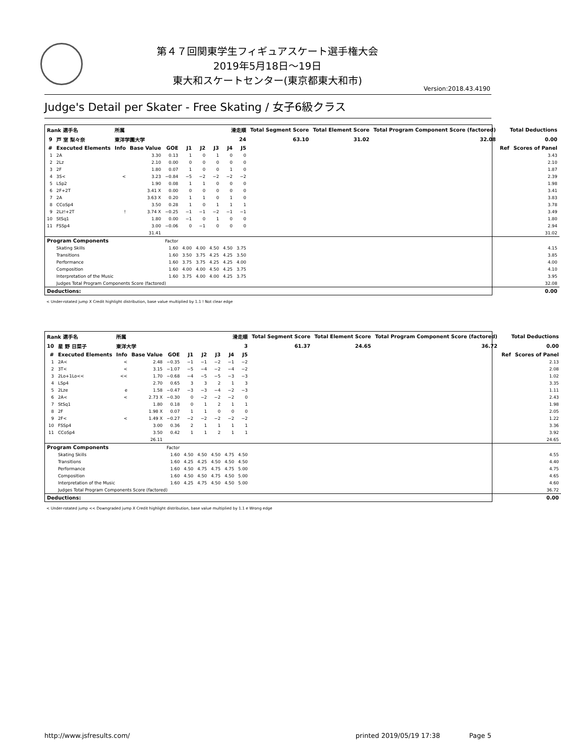第４７回関東学生フィギュアスケート選手権大会
2019年5月18日～19日
東大和スケートセンター(東京都東大和市)
Version:2018.43.4190
Judge's Detail per Skater - Free Skating / 女子6級クラス
| Rank 選手名 | | 所属 | | | 滑走順 | | | | | Total Segment Score | Total Element Score | Total Program Component Score (factored) | Total Deductions | |
| --- | --- | --- | --- | --- | --- | --- | --- | --- | --- | --- | --- | --- | --- | --- |
| 9 | 戸 室 梨々奈 | 東洋学園大学 | | | 24 | | | | | 63.10 | 31.02 | 32.08 | 0.00 | |
| # | Executed Elements | Info | Base Value | GOE | J1 | J2 | J3 | J4 | J5 | | | | Ref | Scores of Panel |
| 1 | 2A | | 3.30 | 0.13 | 1 | 0 | 1 | 0 | 0 | | | | | 3.43 |
| 2 | 2Lz | | 2.10 | 0.00 | 0 | 0 | 0 | 0 | 0 | | | | | 2.10 |
| 3 | 2F | | 1.80 | 0.07 | 1 | 0 | 0 | 1 | 0 | | | | | 1.87 |
| 4 | 3S< | < | 3.23 | −0.84 | −5 | −2 | −2 | −2 | −2 | | | | | 2.39 |
| 5 | LSp2 | | 1.90 | 0.08 | 1 | 1 | 0 | 0 | 0 | | | | | 1.98 |
| 6 | 2F+2T | | 3.41 X | 0.00 | 0 | 0 | 0 | 0 | 0 | | | | | 3.41 |
| 7 | 2A | | 3.63 X | 0.20 | 1 | 1 | 0 | 1 | 0 | | | | | 3.83 |
| 8 | CCoSp4 | | 3.50 | 0.28 | 1 | 0 | 1 | 1 | 1 | | | | | 3.78 |
| 9 | 2Lz!+2T | ! | 3.74 X | −0.25 | −1 | −1 | −2 | −1 | −1 | | | | | 3.49 |
| 10 | StSq1 | | 1.80 | 0.00 | −1 | 0 | 1 | 0 | 0 | | | | | 1.80 |
| 11 | FSSp4 | | 3.00 | −0.06 | 0 | −1 | 0 | 0 | 0 | | | | | 2.94 |
| | | | 31.41 | | | | | | | | | | | 31.02 |
| Program Components | | | | Factor | | | | | | | | | | |
| | Skating Skills | | | 1.60 | 4.00 | 4.00 | 4.50 | 4.50 | 3.75 | | | | | 4.15 |
| | Transitions | | | 1.60 | 3.50 | 3.75 | 4.25 | 4.25 | 3.50 | | | | | 3.85 |
| | Performance | | | 1.60 | 3.75 | 3.75 | 4.25 | 4.25 | 4.00 | | | | | 4.00 |
| | Composition | | | 1.60 | 4.00 | 4.00 | 4.50 | 4.25 | 3.75 | | | | | 4.10 |
| | Interpretation of the Music | | | 1.60 | 3.75 | 4.00 | 4.00 | 4.25 | 3.75 | | | | | 3.95 |
| | Judges Total Program Components Score (factored) | | | | | | | | | | | | | 32.08 |
| Deductions: | | | | | | | | | | | | | | 0.00 |
< Under-rotated jump X Credit highlight distribution, base value multiplied by 1.1 ! Not clear edge
| Rank 選手名 | | 所属 | | | 滑走順 | | | | | Total Segment Score | Total Element Score | Total Program Component Score (factored) | Total Deductions | |
| --- | --- | --- | --- | --- | --- | --- | --- | --- | --- | --- | --- | --- | --- | --- |
| 10 | 星 野 日菜子 | 東洋大学 | | | 3 | | | | | 61.37 | 24.65 | 36.72 | 0.00 | |
| # | Executed Elements | Info | Base Value | GOE | J1 | J2 | J3 | J4 | J5 | | | | Ref | Scores of Panel |
| 1 | 2A< | < | 2.48 | −0.35 | −1 | −1 | −2 | −1 | −2 | | | | | 2.13 |
| 2 | 3T< | < | 3.15 | −1.07 | −5 | −4 | −2 | −4 | −2 | | | | | 2.08 |
| 3 | 2Lo+1Lo<< | << | 1.70 | −0.68 | −4 | −5 | −5 | −3 | −3 | | | | | 1.02 |
| 4 | LSp4 | | 2.70 | 0.65 | 3 | 3 | 2 | 1 | 3 | | | | | 3.35 |
| 5 | 2Lze | e | 1.58 | −0.47 | −3 | −3 | −4 | −2 | −3 | | | | | 1.11 |
| 6 | 2A< | < | 2.73 X | −0.30 | 0 | −2 | −2 | −2 | 0 | | | | | 2.43 |
| 7 | StSq1 | | 1.80 | 0.18 | 0 | 1 | 2 | 1 | 1 | | | | | 1.98 |
| 8 | 2F | | 1.98 X | 0.07 | 1 | 1 | 0 | 0 | 0 | | | | | 2.05 |
| 9 | 2F< | < | 1.49 X | −0.27 | −2 | −2 | −2 | −2 | −2 | | | | | 1.22 |
| 10 | FSSp4 | | 3.00 | 0.36 | 2 | 1 | 1 | 1 | 1 | | | | | 3.36 |
| 11 | CCoSp4 | | 3.50 | 0.42 | 1 | 1 | 2 | 1 | 1 | | | | | 3.92 |
| | | | 26.11 | | | | | | | | | | | 24.65 |
| Program Components | | | | Factor | | | | | | | | | | |
| | Skating Skills | | | 1.60 | 4.50 | 4.50 | 4.50 | 4.75 | 4.50 | | | | | 4.55 |
| | Transitions | | | 1.60 | 4.25 | 4.25 | 4.50 | 4.50 | 4.50 | | | | | 4.40 |
| | Performance | | | 1.60 | 4.50 | 4.75 | 4.75 | 4.75 | 5.00 | | | | | 4.75 |
| | Composition | | | 1.60 | 4.50 | 4.50 | 4.75 | 4.50 | 5.00 | | | | | 4.65 |
| | Interpretation of the Music | | | 1.60 | 4.25 | 4.75 | 4.50 | 4.50 | 5.00 | | | | | 4.60 |
| | Judges Total Program Components Score (factored) | | | | | | | | | | | | | 36.72 |
| Deductions: | | | | | | | | | | | | | | 0.00 |
< Under-rotated jump << Downgraded jump X Credit highlight distribution, base value multiplied by 1.1 e Wrong edge
http://www.jsfresults.com/ printed 2019/05/19 17:38 Page 5